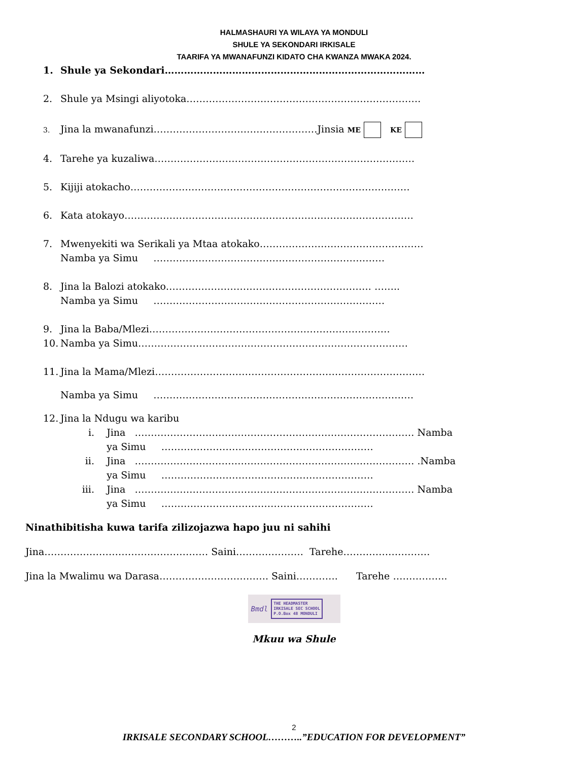HALMASHAURI YA WILAYA YA MONDULI
SHULE YA SEKONDARI IRKISALE
TAARIFA YA MWANAFUNZI KIDATO CHA KWANZA MWAKA 2024.
1. Shule ya Sekondari………………………………………………………………………
2. Shule ya Msingi aliyotoka……………………………………………………………….
3. Jina la mwanafunzi……………………………………………Jinsia ME KE
4. Tarehe ya kuzaliwa………………………………………………………………………
5. Kijiji atokacho……………………………………………………………………………
6. Kata atokayo………………………………………………………………………………
7. Mwenyekiti wa Serikali ya Mtaa atokako……………………………………………
Namba ya Simu ………………………………………………………………
8. Jina la Balozi atokako………………………………………………………. ……..
Namba ya Simu ………………………………………………………………
9. Jina la Baba/Mlezi…………………………………………………………………
10. Namba ya Simu…………………………………………………………………………
11. Jina la Mama/Mlezi…………………………………………………………………………
Namba ya Simu ………………………………………………………………………
12. Jina la Ndugu wa karibu
i. Jina …………………………………………………………………………… Namba
ya Simu …………………………………………………………
ii. Jina …………………………………………………………………………… .Namba
ya Simu …………………………………………………………
iii. Jina …………………………………………………………………………… Namba
ya Simu …………………………………………………………
Ninathibitisha kuwa tarifa zilizojazwa hapo juu ni sahihi
Jina…………………………………………… Saini………………… Tarehe………………………
Jina la Mwalimu wa Darasa……………………………. Saini…………. Tarehe ……………..
Bmdl THE HEADMASTER
IRKISALE SEC SCHOOL
P.O.Box 48 MONDULI
Mkuu wa Shule
2
IRKISALE SECONDARY SCHOOL………..”EDUCATION FOR DEVELOPMENT”